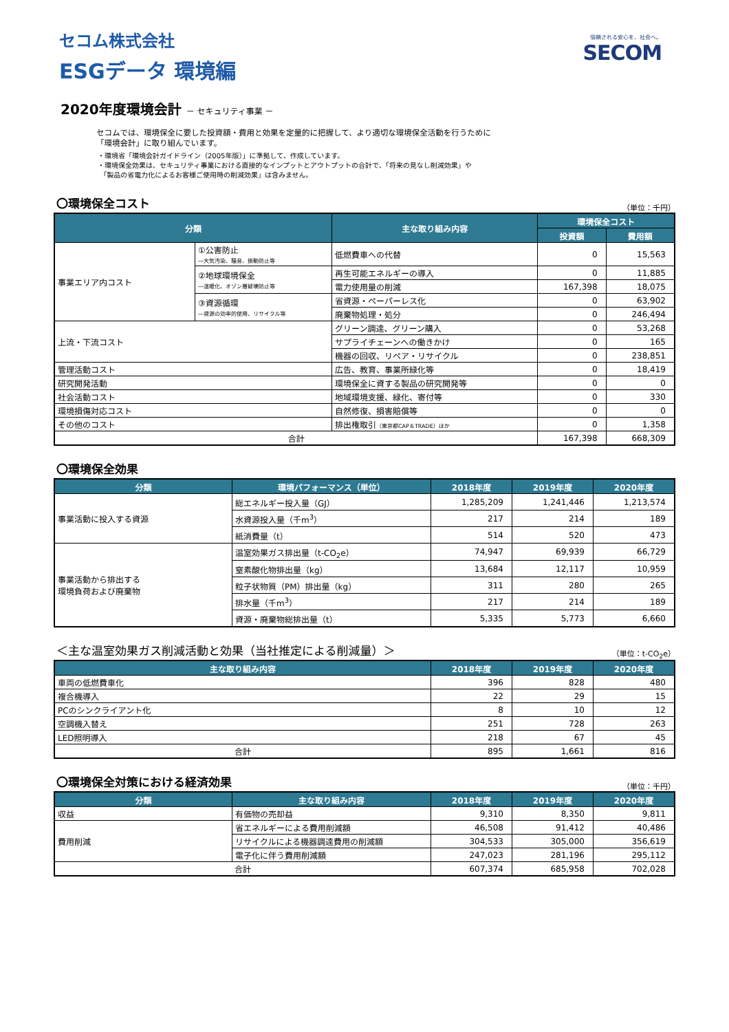セコム株式会社
ESGデータ 環境編
信頼される安心を、社会へ。
SECOM
2020年度環境会計 － セキュリティ事業 －
セコムでは、環境保全に要した投資額・費用と効果を定量的に把握して、より適切な環境保全活動を行うために
「環境会計」に取り組んでいます。
・環境省「環境会計ガイドライン（2005年版）」に準拠して、作成しています。
・環境保全効果は、セキュリティ事業における直接的なインプットとアウトプットの合計で、「将来の見なし削減効果」や
「製品の省電力化によるお客様ご使用時の削減効果」は含みません。
〇環境保全コスト
（単位：千円）
| 分類 | | 主な取り組み内容 | 環境保全コスト | |
| --- | --- | --- | --- | --- |
| | | | 投資額 | 費用額 |
| 事業エリア内コスト | ①公害防止 ―大気汚染、騒音、振動防止等 | 低燃費車への代替 | 0 | 15,563 |
| | ②地球環境保全 ―温暖化、オゾン層破壊防止等 | 再生可能エネルギーの導入 | 0 | 11,885 |
| | | 電力使用量の削減 | 167,398 | 18,075 |
| | ③資源循環 ―資源の効率的使用、リサイクル等 | 省資源・ペーパーレス化 | 0 | 63,902 |
| | | 廃棄物処理・処分 | 0 | 246,494 |
| 上流・下流コスト | | グリーン調達、グリーン購入 | 0 | 53,268 |
| | | サプライチェーンへの働きかけ | 0 | 165 |
| | | 機器の回収、リペア・リサイクル | 0 | 238,851 |
| 管理活動コスト | | 広告、教育、事業所緑化等 | 0 | 18,419 |
| 研究開発活動 | | 環境保全に資する製品の研究開発等 | 0 | 0 |
| 社会活動コスト | | 地域環境支援、緑化、寄付等 | 0 | 330 |
| 環境損傷対応コスト | | 自然修復、損害賠償等 | 0 | 0 |
| その他のコスト | | 排出権取引 （東京都CAP＆TRADE）ほか | 0 | 1,358 |
| 合計 | | | 167,398 | 668,309 |
〇環境保全効果
| 分類 | 環境パフォーマンス（単位） | 2018年度 | 2019年度 | 2020年度 |
| --- | --- | --- | --- | --- |
| 事業活動に投入する資源 | 総エネルギー投入量（GJ） | 1,285,209 | 1,241,446 | 1,213,574 |
| | 水資源投入量（千m<sup>3</sup>） | 217 | 214 | 189 |
| | 紙消費量（t） | 514 | 520 | 473 |
| 事業活動から排出する 環境負荷および廃棄物 | 温室効果ガス排出量（t-CO<sub>2</sub>e） | 74,947 | 69,939 | 66,729 |
| | 窒素酸化物排出量（kg） | 13,684 | 12,117 | 10,959 |
| | 粒子状物質（PM）排出量（kg） | 311 | 280 | 265 |
| | 排水量（千m<sup>3</sup>） | 217 | 214 | 189 |
| | 資源・廃棄物総排出量（t） | 5,335 | 5,773 | 6,660 |
＜主な温室効果ガス削減活動と効果（当社推定による削減量）＞
（単位：t-CO<sub>2</sub>e）
| 主な取り組み内容 | 2018年度 | 2019年度 | 2020年度 |
| --- | --- | --- | --- |
| 車両の低燃費車化 | 396 | 828 | 480 |
| 複合機導入 | 22 | 29 | 15 |
| PCのシンクライアント化 | 8 | 10 | 12 |
| 空調機入替え | 251 | 728 | 263 |
| LED照明導入 | 218 | 67 | 45 |
| 合計 | 895 | 1,661 | 816 |
〇環境保全対策における経済効果
（単位：千円）
| 分類 | 主な取り組み内容 | 2018年度 | 2019年度 | 2020年度 |
| --- | --- | --- | --- | --- |
| 収益 | 有価物の売却益 | 9,310 | 8,350 | 9,811 |
| 費用削減 | 省エネルギーによる費用削減額 | 46,508 | 91,412 | 40,486 |
| | リサイクルによる機器調達費用の削減額 | 304,533 | 305,000 | 356,619 |
| | 電子化に伴う費用削減額 | 247,023 | 281,196 | 295,112 |
| 合計 | | 607,374 | 685,958 | 702,028 |